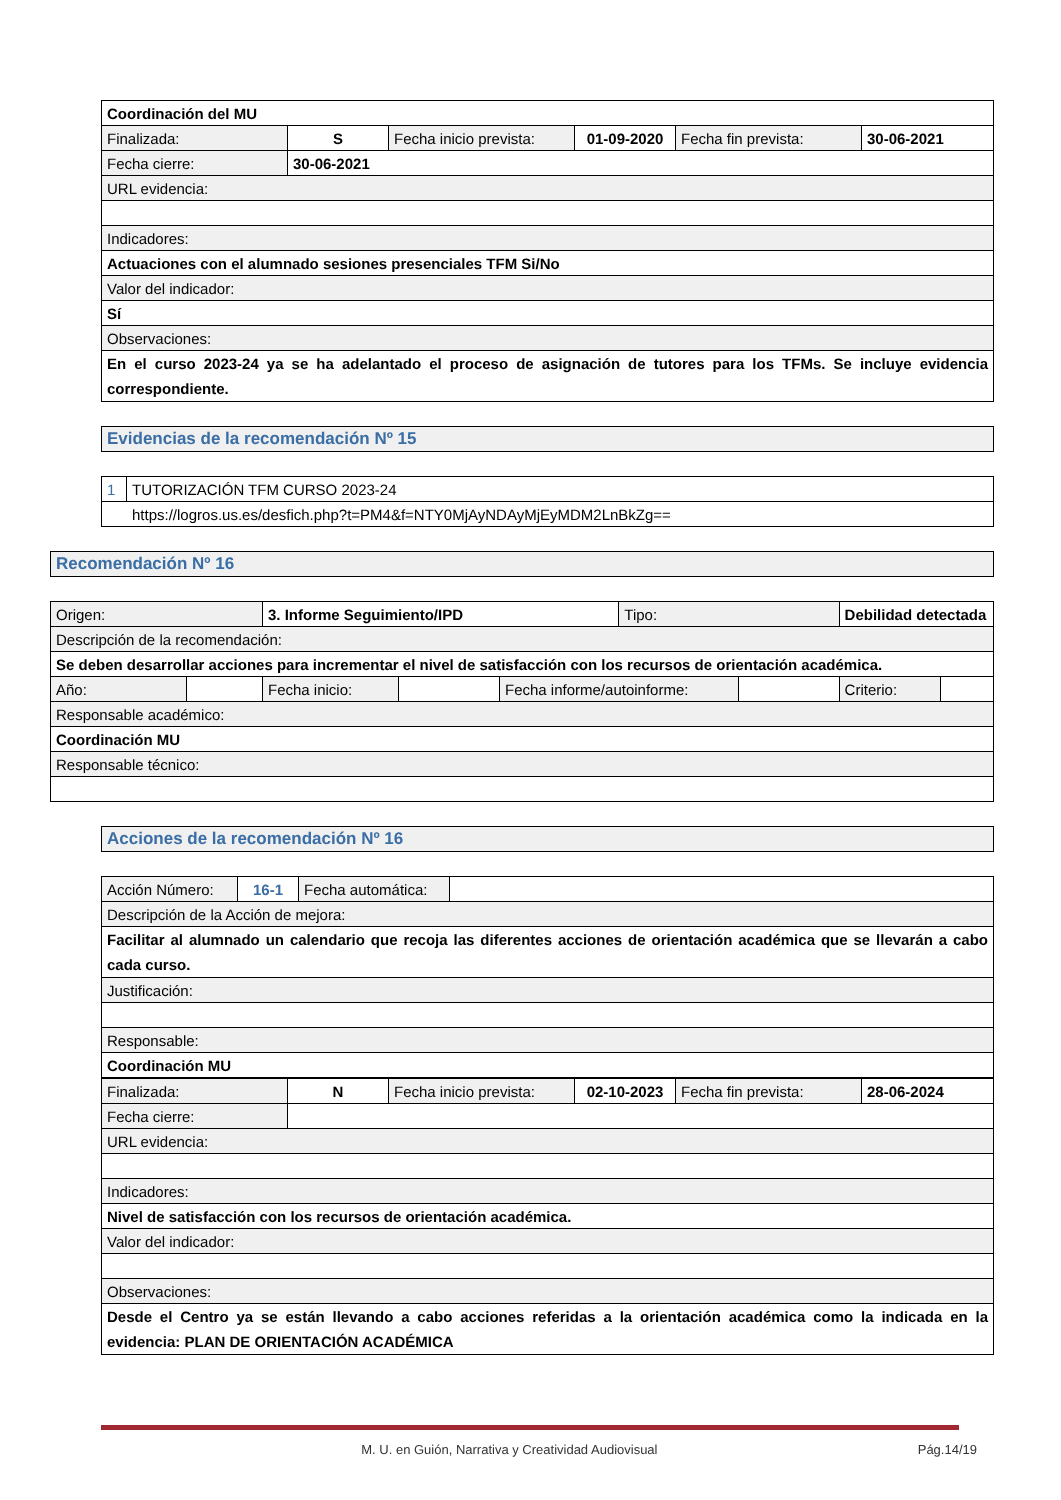| Coordinación del MU | | | | | |
| Finalizada: | S | Fecha inicio prevista: | 01-09-2020 | Fecha fin prevista: | 30-06-2021 |
| Fecha cierre: | 30-06-2021 | | | | |
| URL evidencia: | | | | | |
| Indicadores: | | | | | |
| Actuaciones con el alumnado sesiones presenciales TFM Si/No | | | | | |
| Valor del indicador: | | | | | |
| Sí | | | | | |
| Observaciones: | | | | | |
| En el curso 2023-24 ya se ha adelantado el proceso de asignación de tutores para los TFMs. Se incluye evidencia correspondiente. | | | | | |
| Evidencias de la recomendación Nº 15 |
| 1 | TUTORIZACIÓN TFM CURSO 2023-24 |
| https://logros.us.es/desfich.php?t=PM4&f=NTY0MjAyNDAyMjEyMDM2LnBkZg== | |
| Recomendación Nº 16 |
| Origen: | | 3. Informe Seguimiento/IPD | | | Tipo: | | Debilidad detectada | |
| Descripción de la recomendación: | | | | | | | | |
| Se deben desarrollar acciones para incrementar el nivel de satisfacción con los recursos de orientación académica. | | | | | | | | |
| Año: | | Fecha inicio: | | Fecha informe/autoinforme: | | | Criterio: | |
| Responsable académico: | | | | | | | | |
| Coordinación MU | | | | | | | | |
| Responsable técnico: | | | | | | | | |
| Acciones de la recomendación Nº 16 |
| Acción Número: | 16-1 | Fecha automática: | |
| Descripción de la Acción de mejora: | | | |
| Facilitar al alumnado un calendario que recoja las diferentes acciones de orientación académica que se llevarán a cabo cada curso. | | | |
| Justificación: | | | |
| Responsable: | | | |
| Coordinación MU | | | |
| Finalizada: | N | Fecha inicio prevista: | 02-10-2023 | Fecha fin prevista: | 28-06-2024 |
| Fecha cierre: | | | | | |
| URL evidencia: | | | | | |
| Indicadores: | | | | | |
| Nivel de satisfacción con los recursos de orientación académica. | | | | | |
| Valor del indicador: | | | | | |
| Observaciones: | | | | | |
| Desde el Centro ya se están llevando a cabo acciones referidas a la orientación académica como la indicada en la evidencia: PLAN DE ORIENTACIÓN ACADÉMICA | | | | | |
M. U. en Guión, Narrativa y Creatividad Audiovisual Pág.14/19